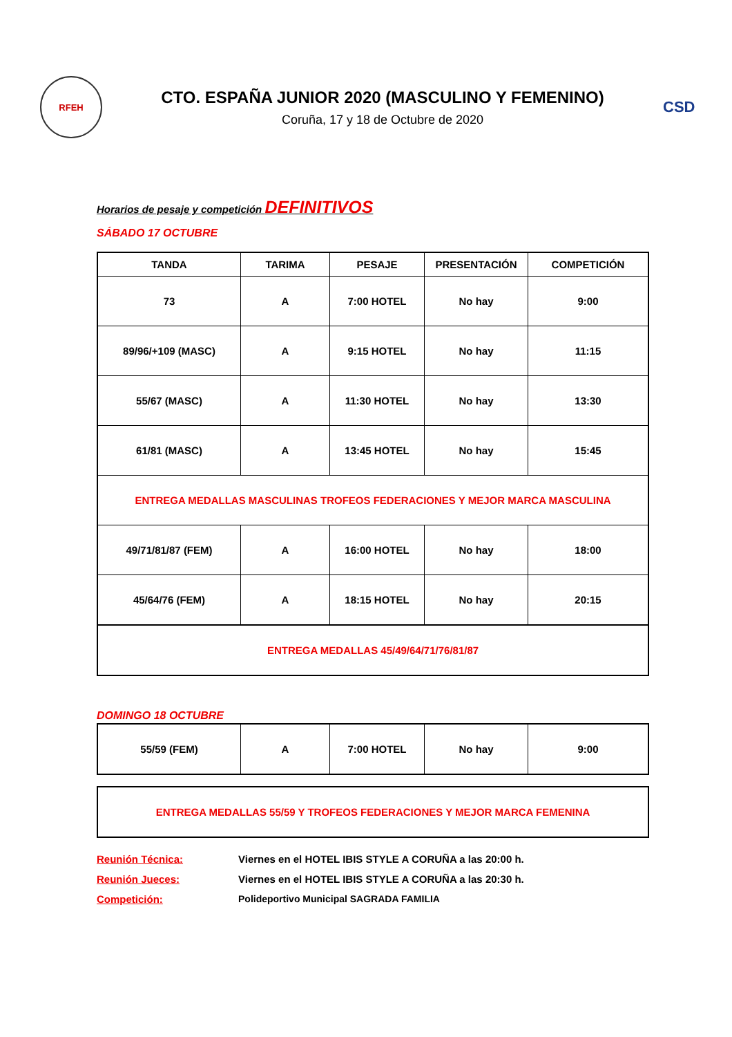RFEH
CTO. ESPAÑA JUNIOR 2020 (MASCULINO Y FEMENINO)
Coruña, 17 y 18 de Octubre de 2020
CSD
Horarios de pesaje y competición DEFINITIVOS
SÁBADO 17 OCTUBRE
| TANDA | TARIMA | PESAJE | PRESENTACIÓN | COMPETICIÓN |
| --- | --- | --- | --- | --- |
| 73 | A | 7:00 HOTEL | No hay | 9:00 |
| 89/96/+109 (MASC) | A | 9:15 HOTEL | No hay | 11:15 |
| 55/67 (MASC) | A | 11:30 HOTEL | No hay | 13:30 |
| 61/81 (MASC) | A | 13:45 HOTEL | No hay | 15:45 |
| ENTREGA MEDALLAS MASCULINAS TROFEOS FEDERACIONES Y MEJOR MARCA MASCULINA | | | | |
| 49/71/81/87 (FEM) | A | 16:00 HOTEL | No hay | 18:00 |
| 45/64/76 (FEM) | A | 18:15 HOTEL | No hay | 20:15 |
| ENTREGA MEDALLAS 45/49/64/71/76/81/87 | | | | |
DOMINGO 18 OCTUBRE
| 55/59 (FEM) | A | 7:00 HOTEL | No hay | 9:00 |
| ENTREGA MEDALLAS 55/59 Y TROFEOS FEDERACIONES Y MEJOR MARCA FEMENINA |
Reunión Técnica: Viernes en el HOTEL IBIS STYLE A CORUÑA a las 20:00 h.
Reunión Jueces: Viernes en el HOTEL IBIS STYLE A CORUÑA a las 20:30 h.
Competición: Polideportivo Municipal SAGRADA FAMILIA